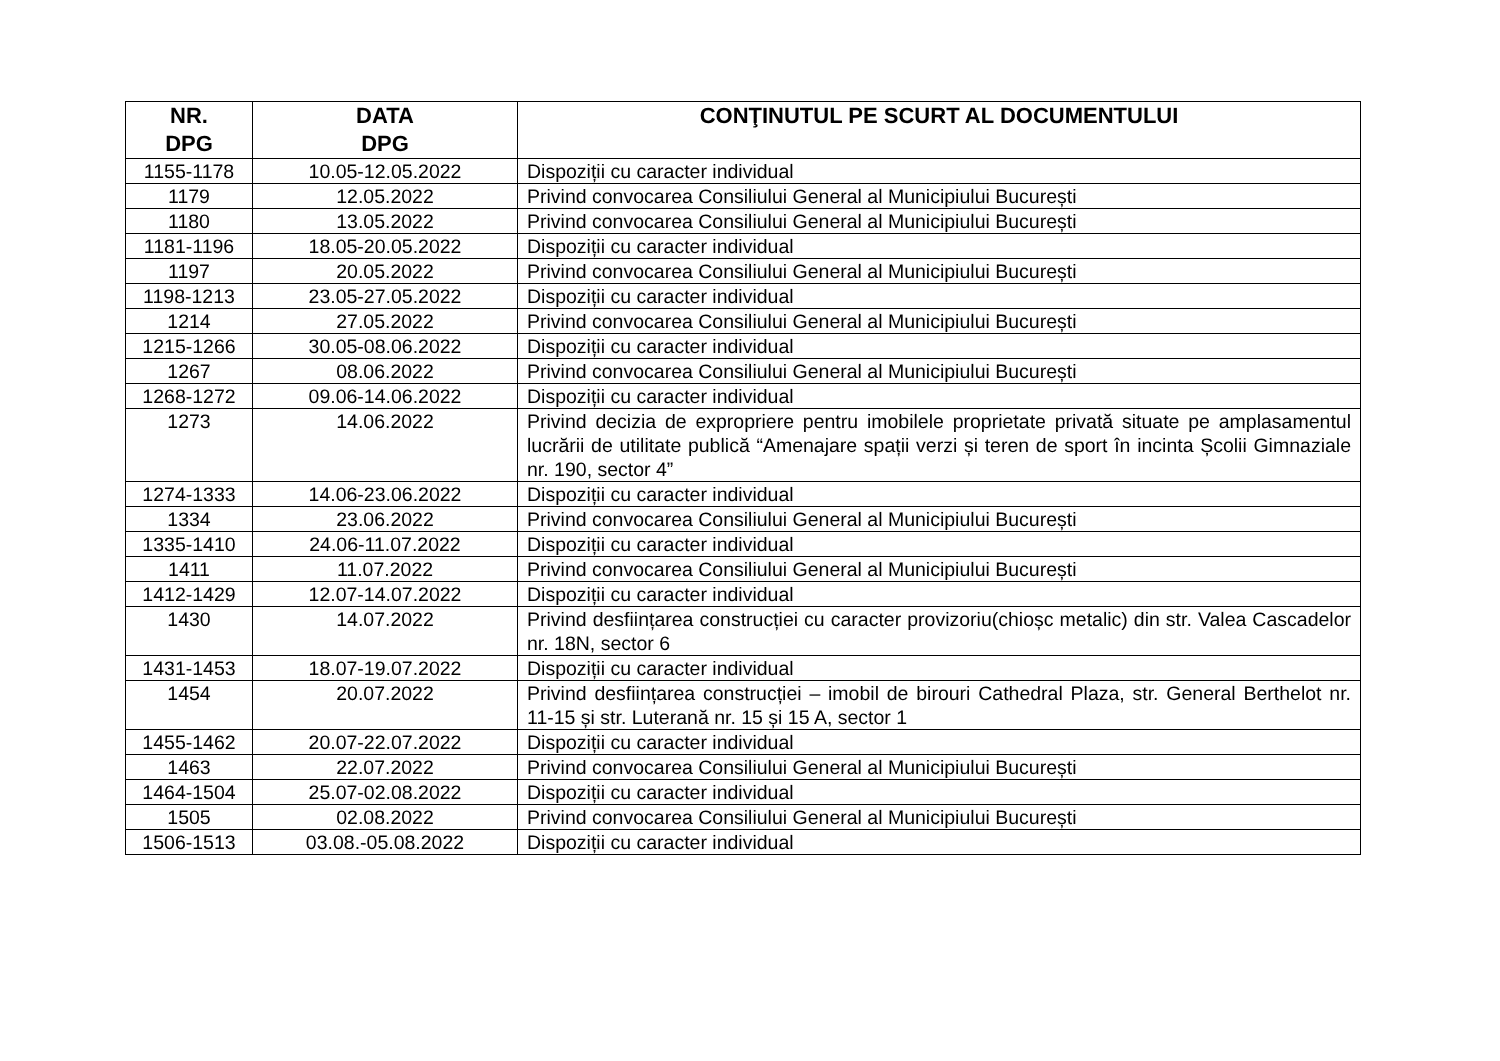| NR. DPG | DATA DPG | CONŢINUTUL PE SCURT AL DOCUMENTULUI |
| --- | --- | --- |
| 1155-1178 | 10.05-12.05.2022 | Dispoziții cu caracter individual |
| 1179 | 12.05.2022 | Privind convocarea Consiliului General al Municipiului București |
| 1180 | 13.05.2022 | Privind convocarea Consiliului General al Municipiului București |
| 1181-1196 | 18.05-20.05.2022 | Dispoziții cu caracter individual |
| 1197 | 20.05.2022 | Privind convocarea Consiliului General al Municipiului București |
| 1198-1213 | 23.05-27.05.2022 | Dispoziții cu caracter individual |
| 1214 | 27.05.2022 | Privind convocarea Consiliului General al Municipiului București |
| 1215-1266 | 30.05-08.06.2022 | Dispoziții cu caracter individual |
| 1267 | 08.06.2022 | Privind convocarea Consiliului General al Municipiului București |
| 1268-1272 | 09.06-14.06.2022 | Dispoziții cu caracter individual |
| 1273 | 14.06.2022 | Privind decizia de expropriere pentru imobilele proprietate privată situate pe amplasamentul lucrării de utilitate publică “Amenajare spații verzi și teren de sport în incinta Școlii Gimnaziale nr. 190, sector 4” |
| 1274-1333 | 14.06-23.06.2022 | Dispoziții cu caracter individual |
| 1334 | 23.06.2022 | Privind convocarea Consiliului General al Municipiului București |
| 1335-1410 | 24.06-11.07.2022 | Dispoziții cu caracter individual |
| 1411 | 11.07.2022 | Privind convocarea Consiliului General al Municipiului București |
| 1412-1429 | 12.07-14.07.2022 | Dispoziții cu caracter individual |
| 1430 | 14.07.2022 | Privind desființarea construcției cu caracter provizoriu(chioșc metalic) din str. Valea Cascadelor nr. 18N, sector 6 |
| 1431-1453 | 18.07-19.07.2022 | Dispoziții cu caracter individual |
| 1454 | 20.07.2022 | Privind desființarea construcției – imobil de birouri Cathedral Plaza, str. General Berthelot nr. 11-15 și str. Luterană nr. 15 și 15 A, sector 1 |
| 1455-1462 | 20.07-22.07.2022 | Dispoziții cu caracter individual |
| 1463 | 22.07.2022 | Privind convocarea Consiliului General al Municipiului București |
| 1464-1504 | 25.07-02.08.2022 | Dispoziții cu caracter individual |
| 1505 | 02.08.2022 | Privind convocarea Consiliului General al Municipiului București |
| 1506-1513 | 03.08.-05.08.2022 | Dispoziții cu caracter individual |